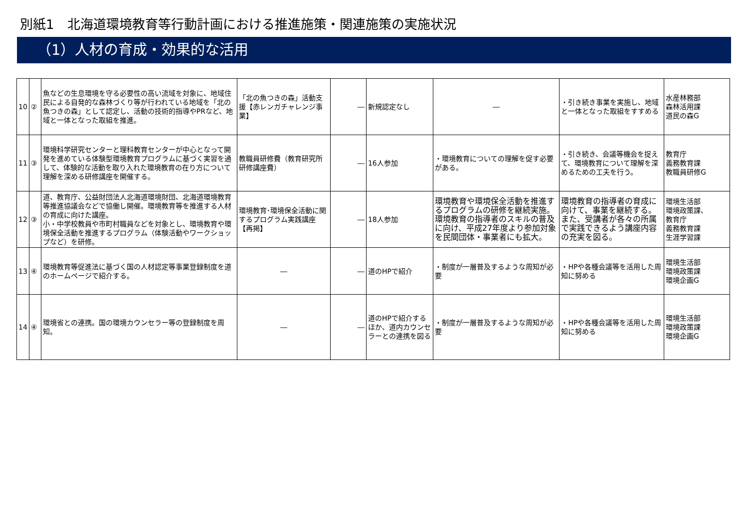別紙1　北海道環境教育等行動計画における推進施策・関連施策の実施状況
（1）人材の育成・効果的な活用
| 10 | ② | 魚などの生息環境を守る必要性の高い流域を対象に、地域住民による自発的な森林づくり等が行われている地域を「北の魚つきの森」として認定し、活動の技術的指導やPRなど、地域と一体となった取組を推進。 | 「北の魚つきの森」活動支援【赤レンガチャレンジ事業】 | ― | 新規認定なし | ― | ・引き続き事業を実施し、地域と一体となった取組をすすめる | 水産林務部 森林活用課 道民の森G |
| 11 | ③ | 環境科学研究センターと理科教育センターが中心となって開発を進めている体験型環境教育プログラムに基づく実習を通して、体験的な活動を取り入れた環境教育の在り方について理解を深める研修講座を開催する。 | 教職員研修費（教育研究所研修講座費） | ― | 16人参加 | ・環境教育についての理解を促す必要がある。 | ・引き続き、会議等機会を捉えて、環境教育について理解を深めるための工夫を行う。 | 教育庁 義務教育課 教職員研修G |
| 12 | ③ | 道、教育庁、公益財団法人北海道環境財団、北海道環境教育等推進協議会などで協働し開催。環境教育等を推進する人材の育成に向けた講座。 小・中学校教員や市町村職員などを対象とし、環境教育や環境保全活動を推進するプログラム（体験活動やワークショップなど）を研修。 | 環境教育･環境保全活動に関するプログラム実践講座【再掲】 | ― | 18人参加 | 環境教育や環境保全活動を推進するプログラムの研修を継続実施。環境教育の指導者のスキルの普及に向け、平成27年度より参加対象を民間団体・事業者にも拡大。 | 環境教育の指導者の育成に向けて、事業を継続する。また、受講者が各々の所属で実践できるよう講座内容の充実を図る。 | 環境生活部 環境政策課、 教育庁 義務教育課 生涯学習課 |
| 13 | ④ | 環境教育等促進法に基づく国の人材認定等事業登録制度を道のホームページで紹介する。 | ― | ― | 道のHPで紹介 | ・制度が一層普及するような周知が必要 | ・HPや各種会議等を活用した周知に努める | 環境生活部 環境政策課 環境企画G |
| 14 | ④ | 環境省との連携。国の環境カウンセラー等の登録制度を周知。 | ― | ― | 道のHPで紹介するほか、道内カウンセラーとの連携を図る | ・制度が一層普及するような周知が必要 | ・HPや各種会議等を活用した周知に努める | 環境生活部 環境政策課 環境企画G |